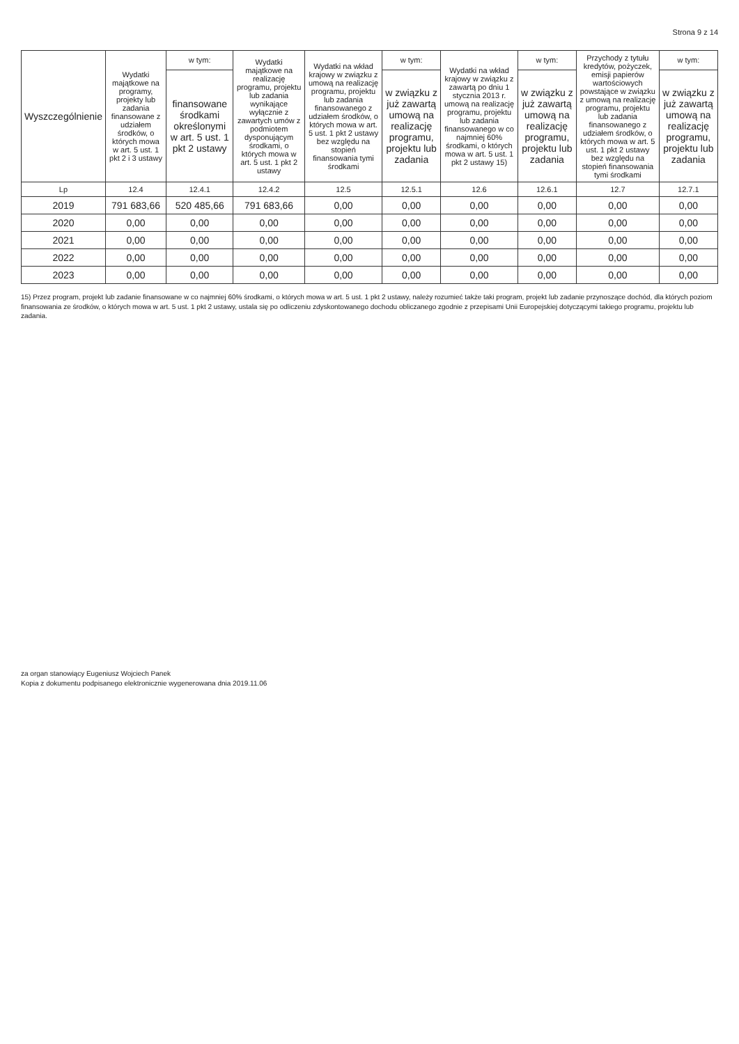Strona 9 z 14
| Wyszczególnienie | Wydatki majątkowe na programy, projekty lub zadania finansowane z udziałem środków, o których mowa w art. 5 ust. 1 pkt 2 i 3 ustawy | w tym: | Wydatki majątkowe na realizację programu, projektu lub zadania wynikające wyłącznie z zawartych umów z podmiotem dysponującym środkami, o których mowa w art. 5 ust. 1 pkt 2 ustawy | Wydatki na wkład krajowy w związku z umową na realizację programu, projektu lub zadania finansowanego z udziałem środków, o których mowa w art. 5 ust. 1 pkt 2 ustawy bez względu na stopień finansowania tymi środkami | w tym: | Wydatki na wkład krajowy w związku z zawartą po dniu 1 stycznia 2013 r. umową na realizację programu, projektu lub zadania finansowanego w co najmniej 60% środkami, o których mowa w art. 5 ust. 1 pkt 2 ustawy 15) | w tym: | Przychody z tytułu kredytów, pożyczek, emisji papierów wartościowych powstające w związku z umową na realizację programu, projektu lub zadania finansowanego z udziałem środków, o których mowa w art. 5 ust. 1 pkt 2 ustawy bez względu na stopień finansowania tymi środkami | w tym: |
| --- | --- | --- | --- | --- | --- | --- | --- | --- | --- |
| | | finansowane środkami określonymi w art. 5 ust. 1 pkt 2 ustawy | | | w związku z już zawartą umową na realizację programu, projektu lub zadania | | w związku z już zawartą umową na realizację programu, projektu lub zadania | | w związku z już zawartą umową na realizację programu, projektu lub zadania |
| Lp | 12.4 | 12.4.1 | 12.4.2 | 12.5 | 12.5.1 | 12.6 | 12.6.1 | 12.7 | 12.7.1 |
| 2019 | 791 683,66 | 520 485,66 | 791 683,66 | 0,00 | 0,00 | 0,00 | 0,00 | 0,00 | 0,00 |
| 2020 | 0,00 | 0,00 | 0,00 | 0,00 | 0,00 | 0,00 | 0,00 | 0,00 | 0,00 |
| 2021 | 0,00 | 0,00 | 0,00 | 0,00 | 0,00 | 0,00 | 0,00 | 0,00 | 0,00 |
| 2022 | 0,00 | 0,00 | 0,00 | 0,00 | 0,00 | 0,00 | 0,00 | 0,00 | 0,00 |
| 2023 | 0,00 | 0,00 | 0,00 | 0,00 | 0,00 | 0,00 | 0,00 | 0,00 | 0,00 |
15) Przez program, projekt lub zadanie finansowane w co najmniej 60% środkami, o których mowa w art. 5 ust. 1 pkt 2 ustawy, należy rozumieć także taki program, projekt lub zadanie przynoszące dochód, dla których poziom finansowania ze środków, o których mowa w art. 5 ust. 1 pkt 2 ustawy, ustala się po odliczeniu zdyskontowanego dochodu obliczanego zgodnie z przepisami Unii Europejskiej dotyczącymi takiego programu, projektu lub zadania.
za organ stanowiący Eugeniusz Wojciech Panek
Kopia z dokumentu podpisanego elektronicznie wygenerowana dnia 2019.11.06